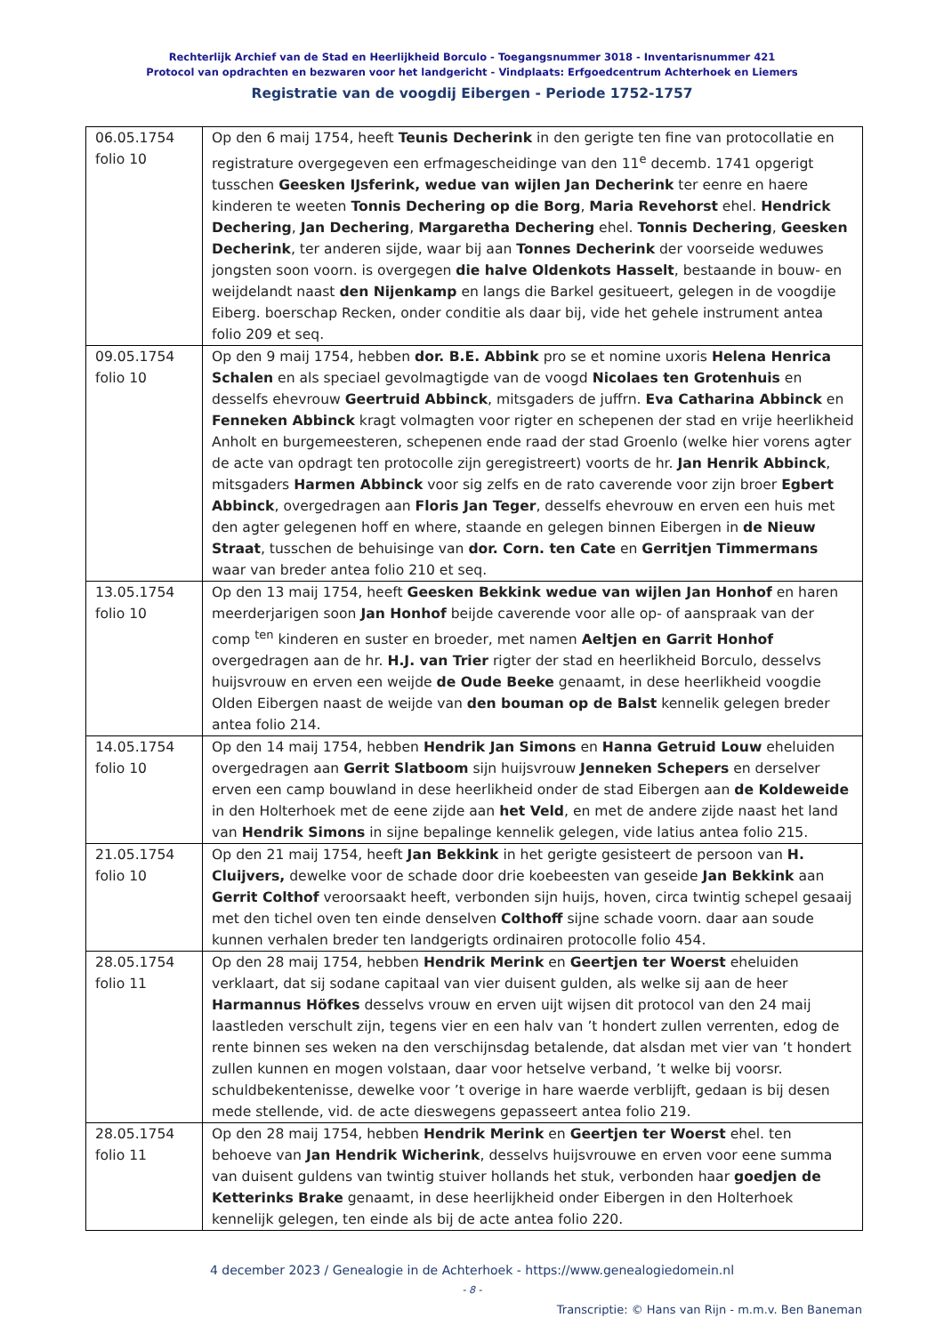Rechterlijk Archief van de Stad en Heerlijkheid Borculo - Toegangsnummer 3018 - Inventarisnummer 421
Protocol van opdrachten en bezwaren voor het landgericht - Vindplaats: Erfgoedcentrum Achterhoek en Liemers
Registratie van de voogdij Eibergen - Periode 1752-1757
| 06.05.1754 folio 10 | Op den 6 maij 1754, heeft Teunis Decherink in den gerigte ten fine van protocollatie en registrature overgegeven een erfmagescheidinge van den 11<sup>e</sup> decemb. 1741 opgerigt tusschen Geesken IJsferink, wedue van wijlen Jan Decherink ter eenre en haere kinderen te weeten Tonnis Dechering op die Borg , Maria Revehorst ehel. Hendrick Dechering , Jan Dechering , Margaretha Dechering ehel. Tonnis Dechering , Geesken Decherink , ter anderen sijde, waar bij aan Tonnes Decherink der voorseide weduwes jongsten soon voorn. is overgegen die halve Oldenkots Hasselt , bestaande in bouw- en weijdelandt naast den Nijenkamp en langs die Barkel gesitueert, gelegen in de voogdije Eiberg. boerschap Recken, onder conditie als daar bij, vide het gehele instrument antea folio 209 et seq. |
| 09.05.1754 folio 10 | Op den 9 maij 1754, hebben dor. B.E. Abbink pro se et nomine uxoris Helena Henrica Schalen en als speciael gevolmagtigde van de voogd Nicolaes ten Grotenhuis en desselfs ehevrouw Geertruid Abbinck , mitsgaders de juffrn. Eva Catharina Abbinck en Fenneken Abbinck kragt volmagten voor rigter en schepenen der stad en vrije heerlikheid Anholt en burgemeesteren, schepenen ende raad der stad Groenlo (welke hier vorens agter de acte van opdragt ten protocolle zijn geregistreert) voorts de hr. Jan Henrik Abbinck , mitsgaders Harmen Abbinck voor sig zelfs en de rato caverende voor zijn broer Egbert Abbinck , overgedragen aan Floris Jan Teger , desselfs ehevrouw en erven een huis met den agter gelegenen hoff en where, staande en gelegen binnen Eibergen in de Nieuw Straat , tusschen de behuisinge van dor. Corn. ten Cate en Gerritjen Timmermans waar van breder antea folio 210 et seq. |
| 13.05.1754 folio 10 | Op den 13 maij 1754, heeft Geesken Bekkink wedue van wijlen Jan Honhof en haren meerderjarigen soon Jan Honhof beijde caverende voor alle op- of aanspraak van der comp <sup>ten</sup> kinderen en suster en broeder, met namen Aeltjen en Garrit Honhof overgedragen aan de hr. H.J. van Trier rigter der stad en heerlikheid Borculo, desselvs huijsvrouw en erven een weijde de Oude Beeke genaamt, in dese heerlikheid voogdie Olden Eibergen naast de weijde van den bouman op de Balst kennelik gelegen breder antea folio 214. |
| 14.05.1754 folio 10 | Op den 14 maij 1754, hebben Hendrik Jan Simons en Hanna Getruid Louw eheluiden overgedragen aan Gerrit Slatboom sijn huijsvrouw Jenneken Schepers en derselver erven een camp bouwland in dese heerlikheid onder de stad Eibergen aan de Koldeweide in den Holterhoek met de eene zijde aan het Veld , en met de andere zijde naast het land van Hendrik Simons in sijne bepalinge kennelik gelegen, vide latius antea folio 215. |
| 21.05.1754 folio 10 | Op den 21 maij 1754, heeft Jan Bekkink in het gerigte gesisteert de persoon van H. Cluijvers, dewelke voor de schade door drie koebeesten van geseide Jan Bekkink aan Gerrit Colthof veroorsaakt heeft, verbonden sijn huijs, hoven, circa twintig schepel gesaaij met den tichel oven ten einde denselven Colthoff sijne schade voorn. daar aan soude kunnen verhalen breder ten landgerigts ordinairen protocolle folio 454. |
| 28.05.1754 folio 11 | Op den 28 maij 1754, hebben Hendrik Merink en Geertjen ter Woerst eheluiden verklaart, dat sij sodane capitaal van vier duisent gulden, als welke sij aan de heer Harmannus Höfkes desselvs vrouw en erven uijt wijsen dit protocol van den 24 maij laastleden verschult zijn, tegens vier en een halv van ’t hondert zullen verrenten, edog de rente binnen ses weken na den verschijnsdag betalende, dat alsdan met vier van ’t hondert zullen kunnen en mogen volstaan, daar voor hetselve verband, ’t welke bij voorsr. schuldbekentenisse, dewelke voor ’t overige in hare waerde verblijft, gedaan is bij desen mede stellende, vid. de acte dieswegens gepasseert antea folio 219. |
| 28.05.1754 folio 11 | Op den 28 maij 1754, hebben Hendrik Merink en Geertjen ter Woerst ehel. ten behoeve van Jan Hendrik Wicherink , desselvs huijsvrouwe en erven voor eene summa van duisent guldens van twintig stuiver hollands het stuk, verbonden haar goedjen de Ketterinks Brake genaamt, in dese heerlijkheid onder Eibergen in den Holterhoek kennelijk gelegen, ten einde als bij de acte antea folio 220. |
4 december 2023 / Genealogie in de Achterhoek - https://www.genealogiedomein.nl
- 8 -
Transcriptie: © Hans van Rijn - m.m.v. Ben Baneman